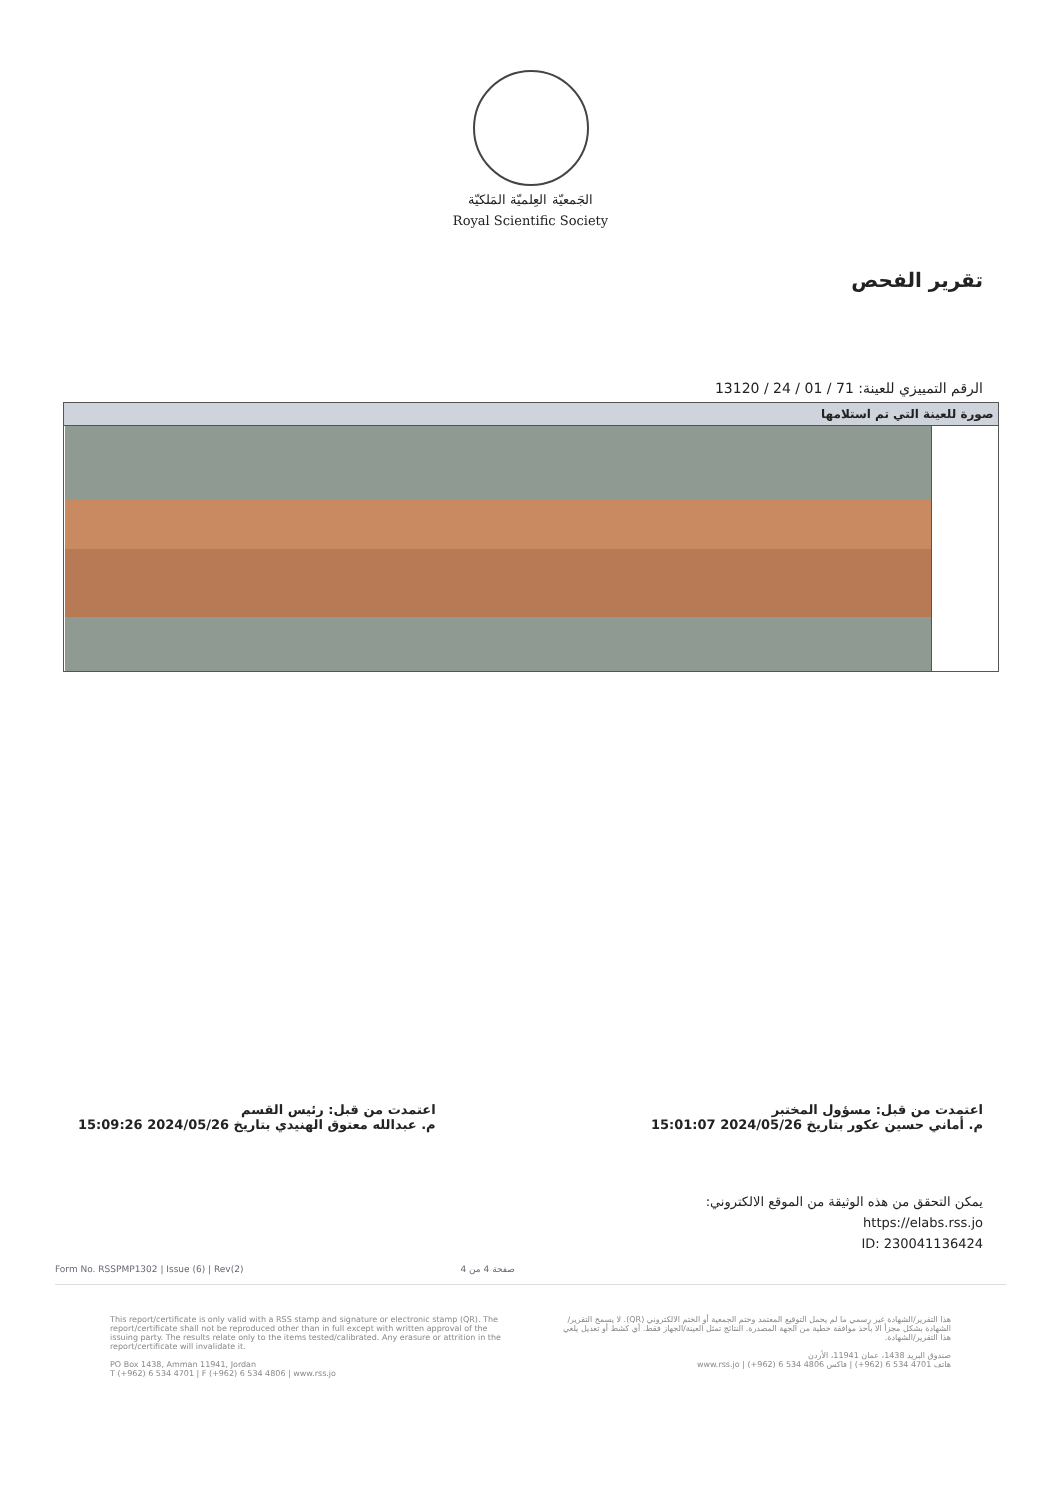الجَمعيّة العِلميّة المَلكيّة
Royal Scientific Society
تقرير الفحص
الرقم التمييزي للعينة: 71 / 01 / 24 / 13120
| صورة للعينة التي تم استلامها | |
| --- | --- |
اعتمدت من قبل: مسؤول المختبر
م. أماني حسين عكور بتاريخ 2024/05/26 15:01:07
اعتمدت من قبل: رئيس القسم
م. عبدالله معتوق الهنيدي بتاريخ 2024/05/26 15:09:26
يمكن التحقق من هذه الوثيقة من الموقع الالكتروني:
https://elabs.rss.jo
ID: 230041136424
Form No. RSSPMP1302 | Issue (6) | Rev(2) صفحة 4 من 4
This report/certificate is only valid with a RSS stamp and signature or electronic stamp (QR). The report/certificate shall not be reproduced other than in full except with written approval of the issuing party. The results relate only to the items tested/calibrated. Any erasure or attrition in the report/certificate will invalidate it.
PO Box 1438, Amman 11941, Jordan
T (+962) 6 534 4701 | F (+962) 6 534 4806 | www.rss.jo
هذا التقرير/الشهادة غير رسمي ما لم يحمل التوقيع المعتمد وختم الجمعية أو الختم الالكتروني (QR). لا يسمح التقرير/الشهادة بشكل مجزأ الا بأخذ موافقة خطية من الجهة المصدرة. النتائج تمثل العينة/الجهاز فقط. أي كشط أو تعديل يلغي هذا التقرير/الشهادة.
صندوق البريد 1438، عمان 11941، الأردن
هاتف 4701 534 6 (962+) | فاكس 4806 534 6 (962+) | www.rss.jo